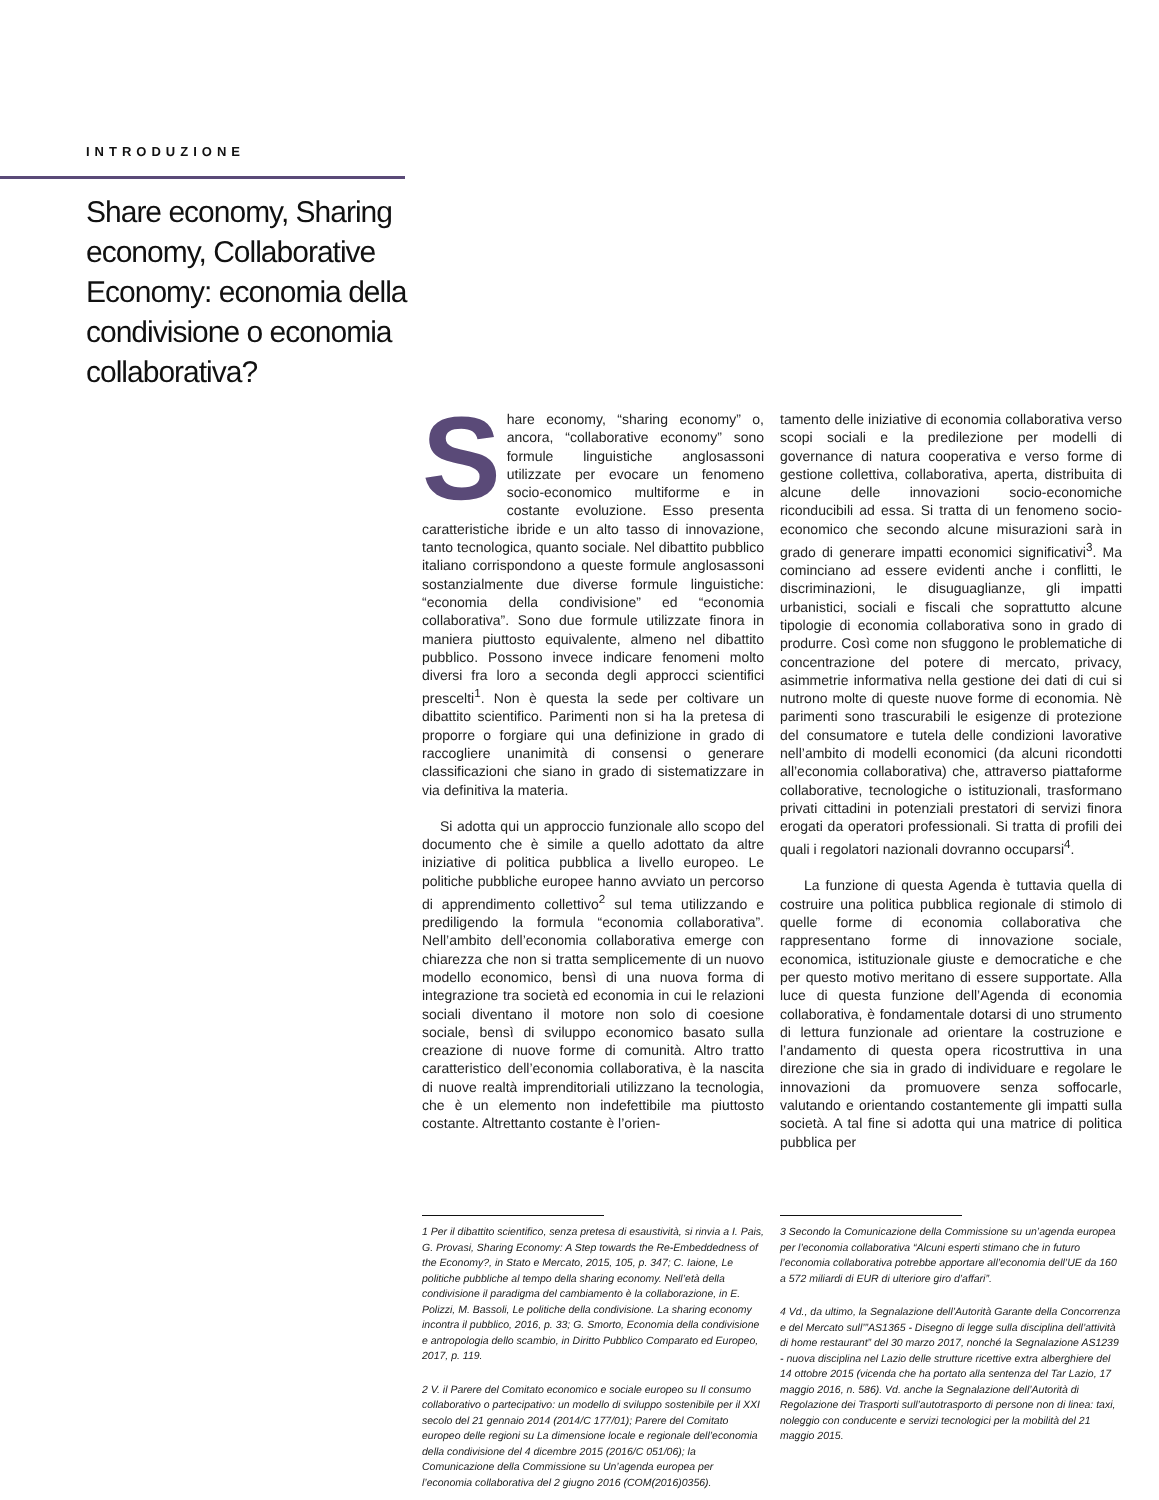INTRODUZIONE
Share economy, Sharing economy, Collaborative Economy: economia della condivisione o economia collaborativa?
Share economy, “sharing economy” o, ancora, “collaborative economy” sono formule linguistiche anglosassoni utilizzate per evocare un fenomeno socio-economico multiforme e in costante evoluzione. Esso presenta caratteristiche ibride e un alto tasso di innovazione, tanto tecnologica, quanto sociale. Nel dibattito pubblico italiano corrispondono a queste formule anglosassoni sostanzialmente due diverse formule linguistiche: “economia della condivisione” ed “economia collaborativa”. Sono due formule utilizzate finora in maniera piuttosto equivalente, almeno nel dibattito pubblico. Possono invece indicare fenomeni molto diversi fra loro a seconda degli approcci scientifici prescelti<sup>1</sup>. Non è questa la sede per coltivare un dibattito scientifico. Parimenti non si ha la pretesa di proporre o forgiare qui una definizione in grado di raccogliere unanimità di consensi o generare classificazioni che siano in grado di sistematizzare in via definitiva la materia.
Si adotta qui un approccio funzionale allo scopo del documento che è simile a quello adottato da altre iniziative di politica pubblica a livello europeo. Le politiche pubbliche europee hanno avviato un percorso di apprendimento collettivo<sup>2</sup> sul tema utilizzando e prediligendo la formula “economia collaborativa”. Nell’ambito dell’economia collaborativa emerge con chiarezza che non si tratta semplicemente di un nuovo modello economico, bensì di una nuova forma di integrazione tra società ed economia in cui le relazioni sociali diventano il motore non solo di coesione sociale, bensì di sviluppo economico basato sulla creazione di nuove forme di comunità. Altro tratto caratteristico dell’economia collaborativa, è la nascita di nuove realtà imprenditoriali utilizzano la tecnologia, che è un elemento non indefettibile ma piuttosto costante. Altrettanto costante è l’orien-
tamento delle iniziative di economia collaborativa verso scopi sociali e la predilezione per modelli di governance di natura cooperativa e verso forme di gestione collettiva, collaborativa, aperta, distribuita di alcune delle innovazioni socio-economiche riconducibili ad essa. Si tratta di un fenomeno socio-economico che secondo alcune misurazioni sarà in grado di generare impatti economici significativi<sup>3</sup>. Ma cominciano ad essere evidenti anche i conflitti, le discriminazioni, le disuguaglianze, gli impatti urbanistici, sociali e fiscali che soprattutto alcune tipologie di economia collaborativa sono in grado di produrre. Così come non sfuggono le problematiche di concentrazione del potere di mercato, privacy, asimmetrie informativa nella gestione dei dati di cui si nutrono molte di queste nuove forme di economia. Nè parimenti sono trascurabili le esigenze di protezione del consumatore e tutela delle condizioni lavorative nell’ambito di modelli economici (da alcuni ricondotti all’economia collaborativa) che, attraverso piattaforme collaborative, tecnologiche o istituzionali, trasformano privati cittadini in potenziali prestatori di servizi finora erogati da operatori professionali. Si tratta di profili dei quali i regolatori nazionali dovranno occuparsi<sup>4</sup>.
La funzione di questa Agenda è tuttavia quella di costruire una politica pubblica regionale di stimolo di quelle forme di economia collaborativa che rappresentano forme di innovazione sociale, economica, istituzionale giuste e democratiche e che per questo motivo meritano di essere supportate. Alla luce di questa funzione dell’Agenda di economia collaborativa, è fondamentale dotarsi di uno strumento di lettura funzionale ad orientare la costruzione e l’andamento di questa opera ricostruttiva in una direzione che sia in grado di individuare e regolare le innovazioni da promuovere senza soffocarle, valutando e orientando costantemente gli impatti sulla società. A tal fine si adotta qui una matrice di politica pubblica per
1 Per il dibattito scientifico, senza pretesa di esaustività, si rinvia a I. Pais, G. Provasi, Sharing Economy: A Step towards the Re-Embeddedness of the Economy?, in Stato e Mercato, 2015, 105, p. 347; C. Iaione, Le politiche pubbliche al tempo della sharing economy. Nell’età della condivisione il paradigma del cambiamento è la collaborazione, in E. Polizzi, M. Bassoli, Le politiche della condivisione. La sharing economy incontra il pubblico, 2016, p. 33; G. Smorto, Economia della condivisione e antropologia dello scambio, in Diritto Pubblico Comparato ed Europeo, 2017, p. 119.
2 V. il Parere del Comitato economico e sociale europeo su Il consumo collaborativo o partecipativo: un modello di sviluppo sostenibile per il XXI secolo del 21 gennaio 2014 (2014/C 177/01); Parere del Comitato europeo delle regioni su La dimensione locale e regionale dell’economia della condivisione del 4 dicembre 2015 (2016/C 051/06); la Comunicazione della Commissione su Un’agenda europea per l’economia collaborativa del 2 giugno 2016 (COM(2016)0356).
3 Secondo la Comunicazione della Commissione su un’agenda europea per l’economia collaborativa “Alcuni esperti stimano che in futuro l’economia collaborativa potrebbe apportare all’economia dell’UE da 160 a 572 miliardi di EUR di ulteriore giro d’affari”.
4 Vd., da ultimo, la Segnalazione dell’Autorità Garante della Concorrenza e del Mercato sull’”AS1365 - Disegno di legge sulla disciplina dell’attività di home restaurant” del 30 marzo 2017, nonché la Segnalazione AS1239 - nuova disciplina nel Lazio delle strutture ricettive extra alberghiere del 14 ottobre 2015 (vicenda che ha portato alla sentenza del Tar Lazio, 17 maggio 2016, n. 586). Vd. anche la Segnalazione dell’Autorità di Regolazione dei Trasporti sull’autotrasporto di persone non di linea: taxi, noleggio con conducente e servizi tecnologici per la mobilità del 21 maggio 2015.